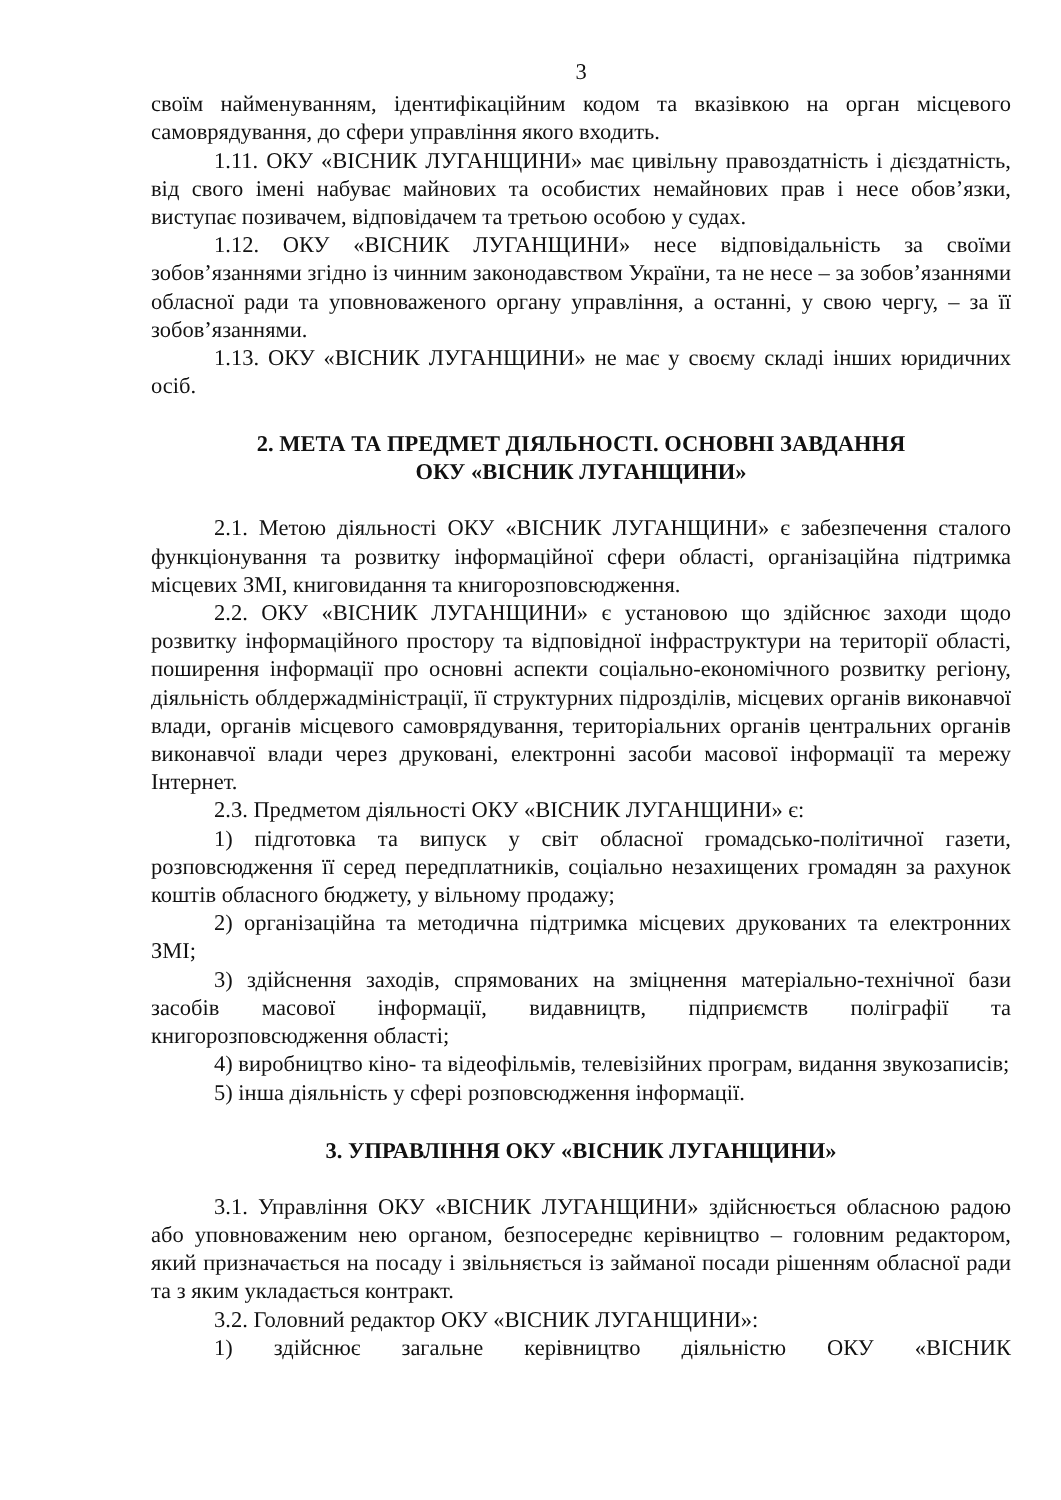3
своїм найменуванням, ідентифікаційним кодом та вказівкою на орган місцевого самоврядування, до сфери управління якого входить.
1.11. ОКУ «ВІСНИК ЛУГАНЩИНИ» має цивільну правоздатність і дієздатність, від свого імені набуває майнових та особистих немайнових прав і несе обов’язки, виступає позивачем, відповідачем та третьою особою у судах.
1.12. ОКУ «ВІСНИК ЛУГАНЩИНИ» несе відповідальність за своїми зобов’язаннями згідно із чинним законодавством України, та не несе – за зобов’язаннями обласної ради та уповноваженого органу управління, а останні, у свою чергу, – за її зобов’язаннями.
1.13. ОКУ «ВІСНИК ЛУГАНЩИНИ» не має у своєму складі інших юридичних осіб.
2. МЕТА ТА ПРЕДМЕТ ДІЯЛЬНОСТІ. ОСНОВНІ ЗАВДАННЯ
ОКУ «ВІСНИК ЛУГАНЩИНИ»
2.1. Метою діяльності ОКУ «ВІСНИК ЛУГАНЩИНИ» є забезпечення сталого функціонування та розвитку інформаційної сфери області, організаційна підтримка місцевих ЗМІ, книговидання та книгорозповсюдження.
2.2. ОКУ «ВІСНИК ЛУГАНЩИНИ» є установою що здійснює заходи щодо розвитку інформаційного простору та відповідної інфраструктури на території області, поширення інформації про основні аспекти соціально-економічного розвитку регіону, діяльність облдержадміністрації, її структурних підрозділів, місцевих органів виконавчої влади, органів місцевого самоврядування, територіальних органів центральних органів виконавчої влади через друковані, електронні засоби масової інформації та мережу Інтернет.
2.3. Предметом діяльності ОКУ «ВІСНИК ЛУГАНЩИНИ» є:
1) підготовка та випуск у світ обласної громадсько-політичної газети, розповсюдження її серед передплатників, соціально незахищених громадян за рахунок коштів обласного бюджету, у вільному продажу;
2) організаційна та методична підтримка місцевих друкованих та електронних ЗМІ;
3) здійснення заходів, спрямованих на зміцнення матеріально-технічної бази засобів масової інформації, видавництв, підприємств поліграфії та книгорозповсюдження області;
4) виробництво кіно- та відеофільмів, телевізійних програм, видання звукозаписів;
5) інша діяльність у сфері розповсюдження інформації.
3. УПРАВЛІННЯ ОКУ «ВІСНИК ЛУГАНЩИНИ»
3.1. Управління ОКУ «ВІСНИК ЛУГАНЩИНИ» здійснюється обласною радою або уповноваженим нею органом, безпосереднє керівництво – головним редактором, який призначається на посаду і звільняється із займаної посади рішенням обласної ради та з яким укладається контракт.
3.2. Головний редактор ОКУ «ВІСНИК ЛУГАНЩИНИ»:
1) здійснює загальне керівництво діяльністю ОКУ «ВІСНИК